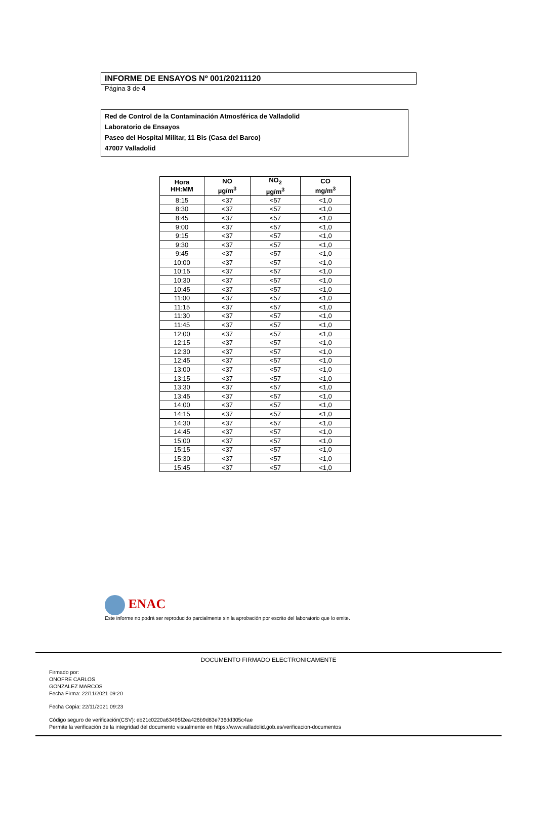INFORME DE ENSAYOS Nº 001/20211120
Página 3 de 4
Red de Control de la Contaminación Atmosférica de Valladolid
Laboratorio de Ensayos
Paseo del Hospital Militar, 11 Bis (Casa del Barco)
47007 Valladolid
| Hora HH:MM | NO µg/m<sup>3</sup> | NO<sub>2</sub> µg/m<sup>3</sup> | CO mg/m<sup>3</sup> |
| --- | --- | --- | --- |
| 8:15 | <37 | <57 | <1,0 |
| 8:30 | <37 | <57 | <1,0 |
| 8:45 | <37 | <57 | <1,0 |
| 9:00 | <37 | <57 | <1,0 |
| 9:15 | <37 | <57 | <1,0 |
| 9:30 | <37 | <57 | <1,0 |
| 9:45 | <37 | <57 | <1,0 |
| 10:00 | <37 | <57 | <1,0 |
| 10:15 | <37 | <57 | <1,0 |
| 10:30 | <37 | <57 | <1,0 |
| 10:45 | <37 | <57 | <1,0 |
| 11:00 | <37 | <57 | <1,0 |
| 11:15 | <37 | <57 | <1,0 |
| 11:30 | <37 | <57 | <1,0 |
| 11:45 | <37 | <57 | <1,0 |
| 12:00 | <37 | <57 | <1,0 |
| 12:15 | <37 | <57 | <1,0 |
| 12:30 | <37 | <57 | <1,0 |
| 12:45 | <37 | <57 | <1,0 |
| 13:00 | <37 | <57 | <1,0 |
| 13:15 | <37 | <57 | <1,0 |
| 13:30 | <37 | <57 | <1,0 |
| 13:45 | <37 | <57 | <1,0 |
| 14:00 | <37 | <57 | <1,0 |
| 14:15 | <37 | <57 | <1,0 |
| 14:30 | <37 | <57 | <1,0 |
| 14:45 | <37 | <57 | <1,0 |
| 15:00 | <37 | <57 | <1,0 |
| 15:15 | <37 | <57 | <1,0 |
| 15:30 | <37 | <57 | <1,0 |
| 15:45 | <37 | <57 | <1,0 |
ENAC
Este informe no podrá ser reproducido parcialmente sin la aprobación por escrito del laboratorio que lo emite.
DOCUMENTO FIRMADO ELECTRONICAMENTE
Firmado por:
ONOFRE CARLOS
GONZALEZ MARCOS
Fecha Firma: 22/11/2021 09:20
Fecha Copia: 22/11/2021 09:23
Código seguro de verificación(CSV): eb21c0220a63495f2ea426b9d83e736dd305c4ae
Permite la verificación de la integridad del documento visualmente en https://www.valladolid.gob.es/verificacion-documentos